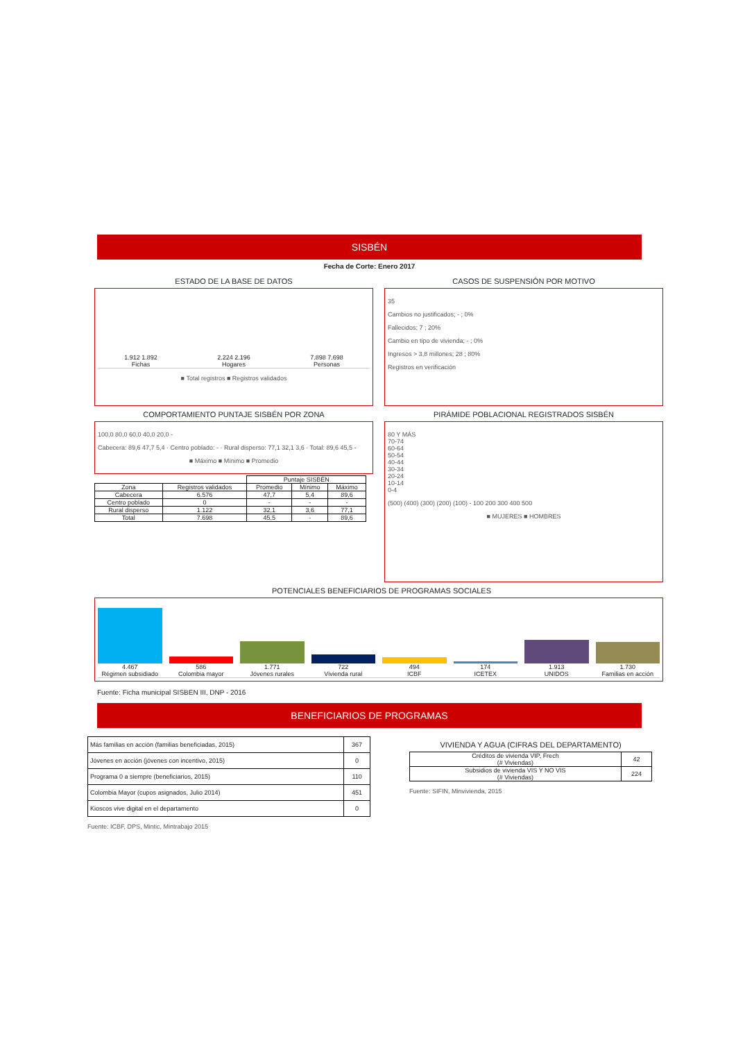SISBÉN
Fecha de Corte: Enero 2017
ESTADO DE LA BASE DE DATOS
1.912 1.892
Fichas
2.224 2.196
Hogares
7.898 7.698
Personas
■ Total registros ■ Registros validados
CASOS DE SUSPENSIÓN POR MOTIVO
35
Cambios no justificados; - ; 0%
Fallecidos; 7 ; 20%
Cambio en tipo de vivienda; - ; 0%
Ingresos > 3,8 millones; 28 ; 80%
Registros en verificación
COMPORTAMIENTO PUNTAJE SISBÉN POR ZONA
100,0 80,0 60,0 40,0 20,0 -
Cabecera: 89,6 47,7 5,4 · Centro poblado: - · Rural disperso: 77,1 32,1 3,6 · Total: 89,6 45,5 -
■ Máximo ■ Mínimo ■ Promedio
| | | Puntaje SISBÉN | | |
| --- | --- | --- | --- | --- |
| Zona | Registros validados | Promedio | Mínimo | Máximo |
| Cabecera | 6.576 | 47,7 | 5,4 | 89,6 |
| Centro poblado | 0 | - | - | - |
| Rural disperso | 1.122 | 32,1 | 3,6 | 77,1 |
| Total | 7.698 | 45,5 | - | 89,6 |
PIRÁMIDE POBLACIONAL REGISTRADOS SISBÉN
80 Y MÁS
70-74
60-64
50-54
40-44
30-34
20-24
10-14
0-4
(500) (400) (300) (200) (100) - 100 200 300 400 500
■ MUJERES ■ HOMBRES
POTENCIALES BENEFICIARIOS DE PROGRAMAS SOCIALES
4.467
Régimen subsidiado
586
Colombia mayor
1.771
Jóvenes rurales
722
Vivienda rural
494
ICBF
174
ICETEX
1.913
UNIDOS
1.730
Familias en acción
Fuente: Ficha municipal SISBEN III, DNP - 2016
BENEFICIARIOS DE PROGRAMAS
| Más familias en acción (familias beneficiadas, 2015) | 367 |
| Jóvenes en acción (jóvenes con incentivo, 2015) | 0 |
| Programa 0 a siempre (beneficiarios, 2015) | 110 |
| Colombia Mayor (cupos asignados, Julio 2014) | 451 |
| Kioscos vive digital en el departamento | 0 |
Fuente: ICBF, DPS, Mintic, Mintrabajo 2015
VIVIENDA Y AGUA (CIFRAS DEL DEPARTAMENTO)
| Créditos de vivienda VIP, Frech (# Viviendas) | 42 |
| Subsidios de vivienda VIS Y NO VIS (# Viviendas) | 224 |
Fuente: SIFIN, Minvivienda, 2015